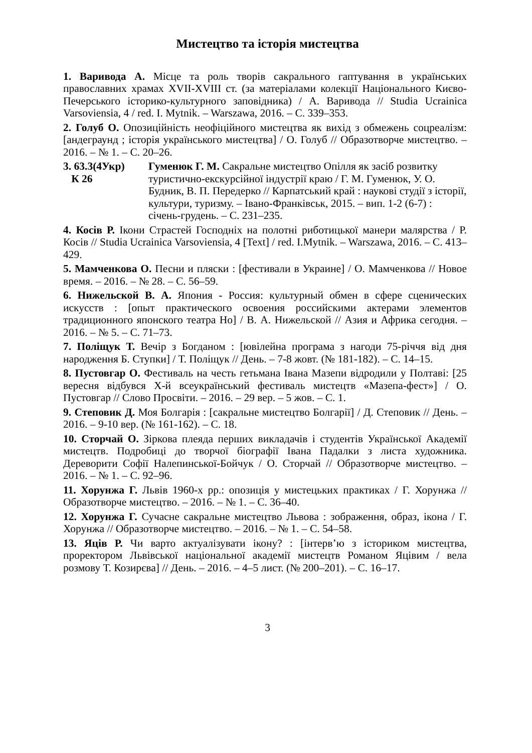Мистецтво та історія мистецтва
1. Варивода А. Місце та роль творів сакрального гаптування в українських православних храмах XVII-XVIII ст. (за матеріалами колекції Національного Києво-Печерського історико-культурного заповідника) / А. Варивода // Studia Ucrainica Varsoviensia, 4 / red. I. Mytnik. – Warszawa, 2016. – С. 339–353.
2. Голуб О. Опозиційність неофіційного мистецтва як вихід з обмежень соцреалізм: [андеграунд ; історія українського мистецтва] / О. Голуб // Образотворче мистецтво. – 2016. – № 1. – С. 20–26.
3. 63.3(4Укр)
К 26
Гуменюк Г. М. Сакральне мистецтво Опілля як засіб розвитку туристично-екскурсійної індустрії краю / Г. М. Гуменюк, У. О. Будник, В. П. Передерко // Карпатський край : наукові студії з історії, культури, туризму. – Івано-Франківськ, 2015. – вип. 1-2 (6-7) : січень-грудень. – С. 231–235.
4. Косів Р. Ікони Страстей Господніх на полотні риботицької манери малярства / Р. Косів // Studia Ucrainica Varsoviensia, 4 [Text] / red. I.Mytnik. – Warszawa, 2016. – С. 413–429.
5. Мамченкова О. Песни и пляски : [фестивали в Украине] / О. Мамченкова // Новое время. – 2016. – № 28. – С. 56–59.
6. Нижельской В. А. Япония - Россия: культурный обмен в сфере сценических искусств : [опыт практического освоения российскими актерами элементов традиционного японского театра Но] / В. А. Нижельской // Азия и Африка сегодня. – 2016. – № 5. – С. 71–73.
7. Поліщук Т. Вечір з Богданом : [ювілейна програма з нагоди 75-річчя від дня народження Б. Ступки] / Т. Поліщук // День. – 7-8 жовт. (№ 181-182). – С. 14–15.
8. Пустовгар О. Фестиваль на честь гетьмана Івана Мазепи відродили у Полтаві: [25 вересня відбувся Х-й всеукраїнський фестиваль мистецтв «Мазепа-фест»] / О. Пустовгар // Слово Просвіти. – 2016. – 29 вер. – 5 жов. – С. 1.
9. Степовик Д. Моя Болгарія : [сакральне мистецтво Болгарії] / Д. Степовик // День. – 2016. – 9-10 вер. (№ 161-162). – С. 18.
10. Сторчай О. Зіркова плеяда перших викладачів і студентів Української Академії мистецтв. Подробиці до творчої біографії Івана Падалки з листа художника. Дереворити Софії Налепинської-Бойчук / О. Сторчай // Образотворче мистецтво. – 2016. – № 1. – С. 92–96.
11. Хорунжа Г. Львів 1960-х рр.: опозиція у мистецьких практиках / Г. Хорунжа // Образотворче мистецтво. – 2016. – № 1. – С. 36–40.
12. Хорунжа Г. Сучасне сакральне мистецтво Львова : зображення, образ, ікона / Г. Хорунжа // Образотворче мистецтво. – 2016. – № 1. – С. 54–58.
13. Яців Р. Чи варто актуалізувати ікону? : [інтерв’ю з істориком мистецтва, проректором Львівської національної академії мистецтв Романом Яцівим / вела розмову Т. Козирєва] // День. – 2016. – 4–5 лист. (№ 200–201). – С. 16–17.
3